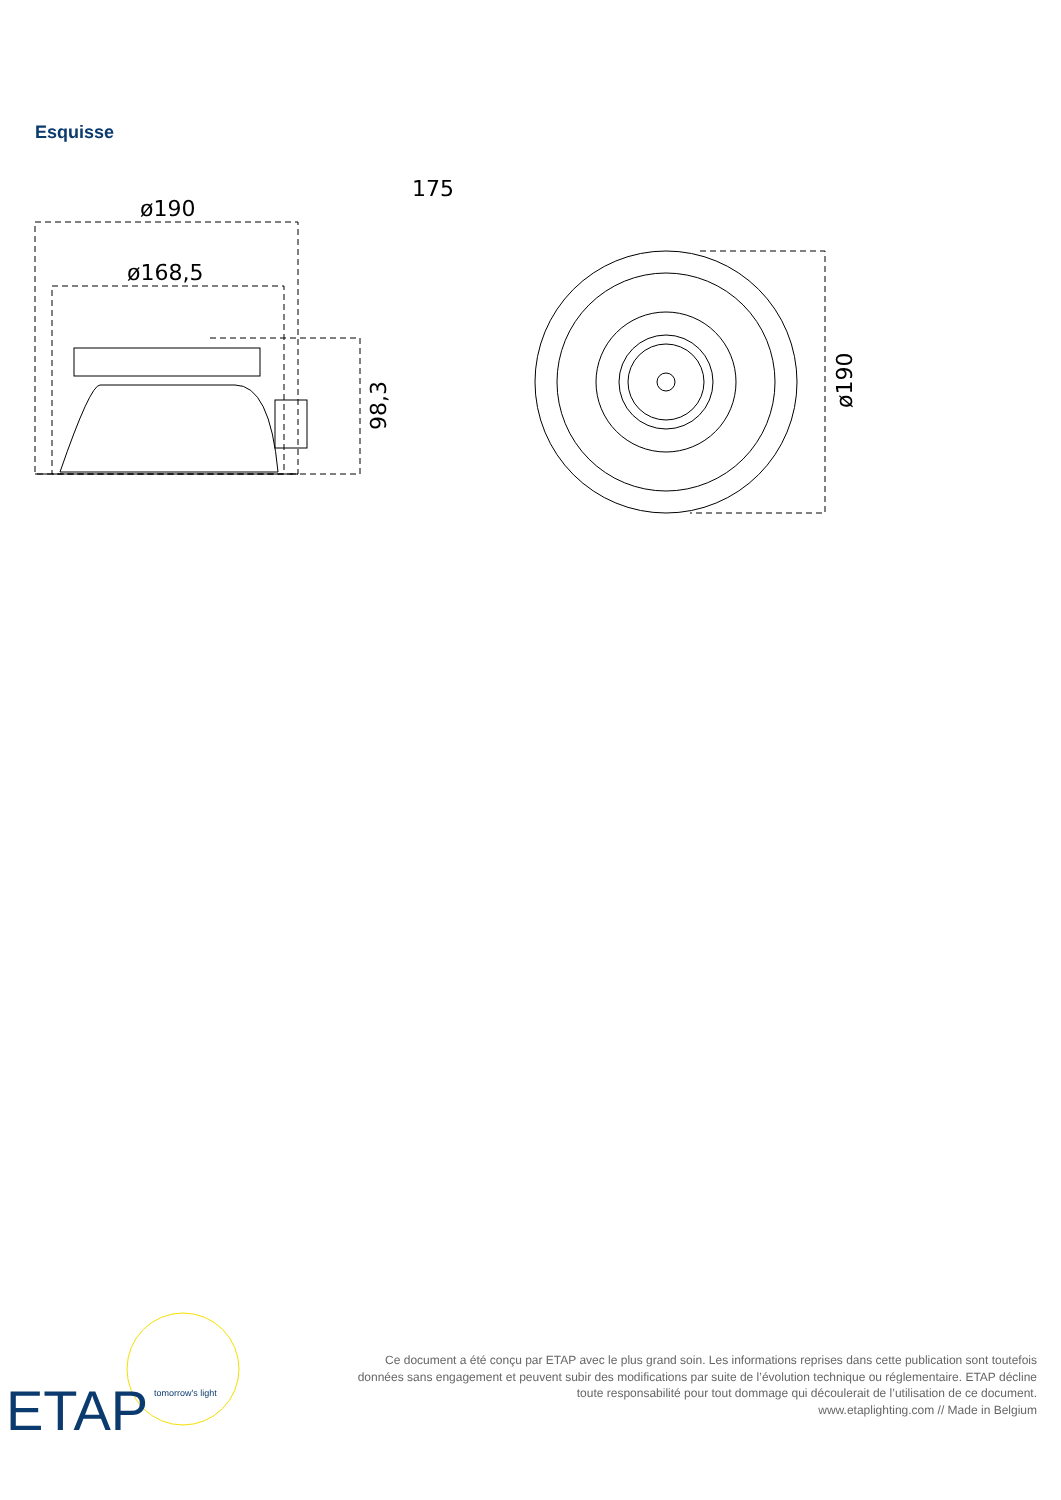Esquisse
ø190
ø168,5
175
98,3
ø190
ETAP
tomorrow's light
Ce document a été conçu par ETAP avec le plus grand soin. Les informations reprises dans cette publication sont toutefois données sans engagement et peuvent subir des modifications par suite de l’évolution technique ou réglementaire. ETAP décline toute responsabilité pour tout dommage qui découlerait de l’utilisation de ce document.
www.etaplighting.com // Made in Belgium